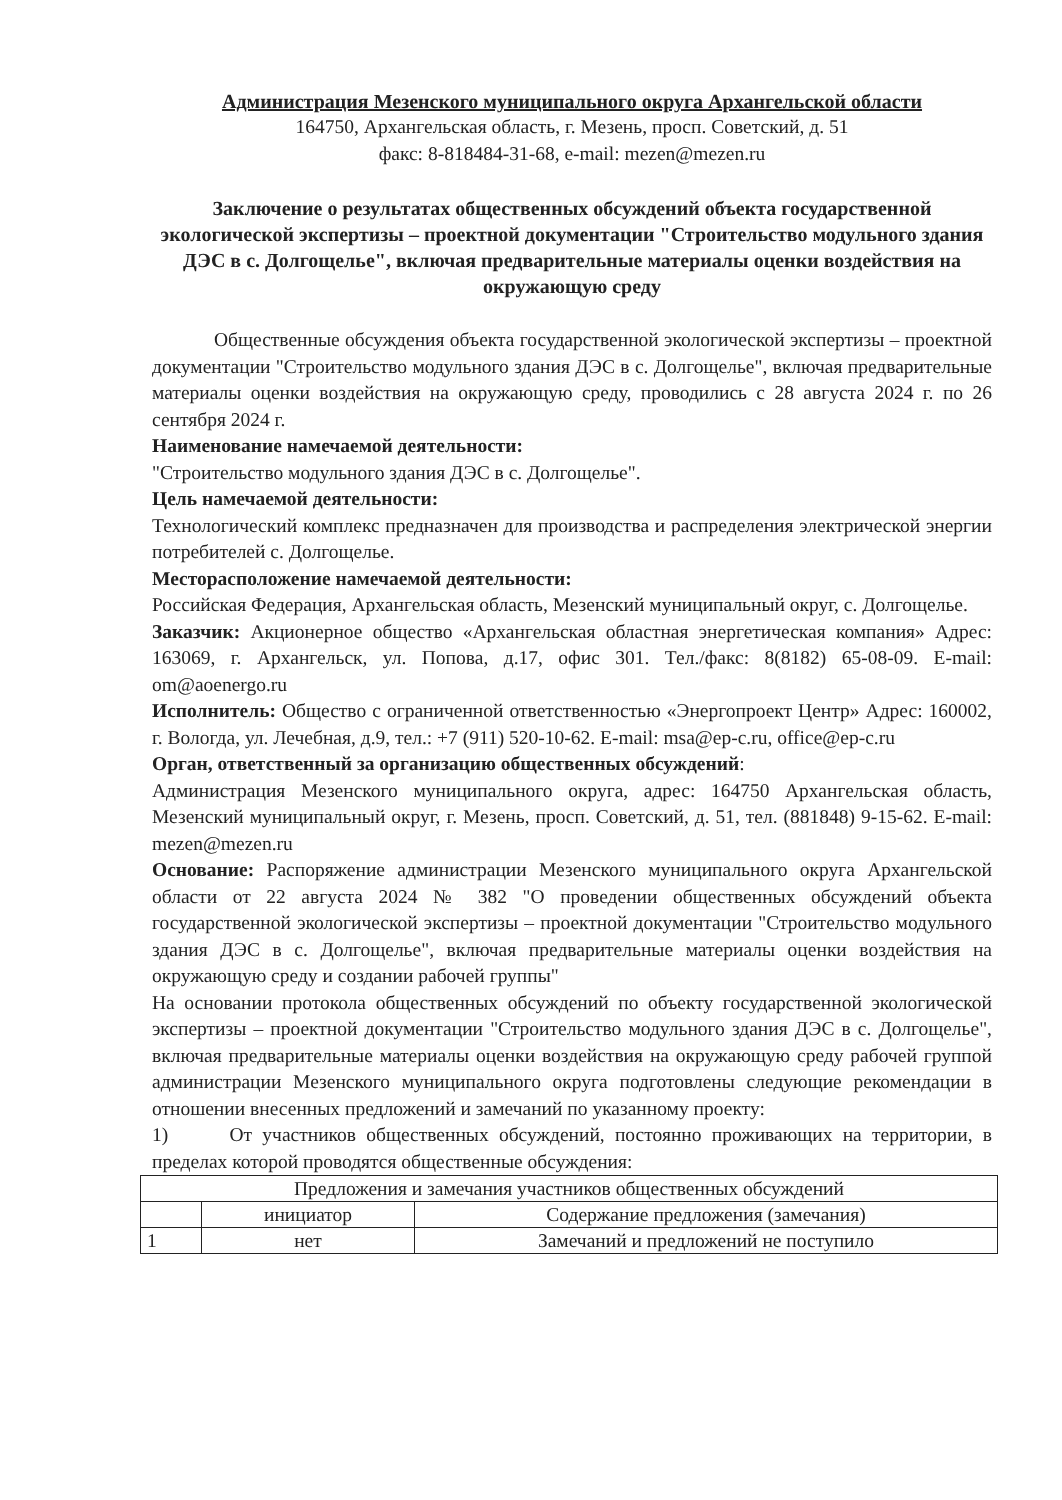Администрация Мезенского муниципального округа Архангельской области
164750, Архангельская область, г. Мезень, просп. Советский, д. 51
факс: 8-818484-31-68, e-mail: mezen@mezen.ru
Заключение о результатах общественных обсуждений объекта государственной экологической экспертизы – проектной документации "Строительство модульного здания ДЭС в с. Долгощелье", включая предварительные материалы оценки воздействия на окружающую среду
Общественные обсуждения объекта государственной экологической экспертизы – проектной документации "Строительство модульного здания ДЭС в с. Долгощелье", включая предварительные материалы оценки воздействия на окружающую среду, проводились с 28 августа 2024 г. по 26 сентября 2024 г.
Наименование намечаемой деятельности:
"Строительство модульного здания ДЭС в с. Долгощелье".
Цель намечаемой деятельности:
Технологический комплекс предназначен для производства и распределения электрической энергии потребителей с. Долгощелье.
Месторасположение намечаемой деятельности:
Российская Федерация, Архангельская область, Мезенский муниципальный округ, с. Долгощелье.
Заказчик: Акционерное общество «Архангельская областная энергетическая компания» Адрес: 163069, г. Архангельск, ул. Попова, д.17, офис 301. Тел./факс: 8(8182) 65-08-09. E-mail: om@aoenergo.ru
Исполнитель: Общество с ограниченной ответственностью «Энергопроект Центр» Адрес: 160002, г. Вологда, ул. Лечебная, д.9, тел.: +7 (911) 520-10-62. E-mail: msa@ep-c.ru, office@ep-c.ru
Орган, ответственный за организацию общественных обсуждений:
Администрация Мезенского муниципального округа, адрес: 164750 Архангельская область, Мезенский муниципальный округ, г. Мезень, просп. Советский, д. 51, тел. (881848) 9-15-62. E-mail: mezen@mezen.ru
Основание: Распоряжение администрации Мезенского муниципального округа Архангельской области от 22 августа 2024 № 382 "О проведении общественных обсуждений объекта государственной экологической экспертизы – проектной документации "Строительство модульного здания ДЭС в с. Долгощелье", включая предварительные материалы оценки воздействия на окружающую среду и создании рабочей группы"
На основании протокола общественных обсуждений по объекту государственной экологической экспертизы – проектной документации "Строительство модульного здания ДЭС в с. Долгощелье", включая предварительные материалы оценки воздействия на окружающую среду рабочей группой администрации Мезенского муниципального округа подготовлены следующие рекомендации в отношении внесенных предложений и замечаний по указанному проекту:
1) От участников общественных обсуждений, постоянно проживающих на территории, в пределах которой проводятся общественные обсуждения:
| Предложения и замечания участников общественных обсуждений | | |
| | инициатор | Содержание предложения (замечания) |
| 1 | нет | Замечаний и предложений не поступило |